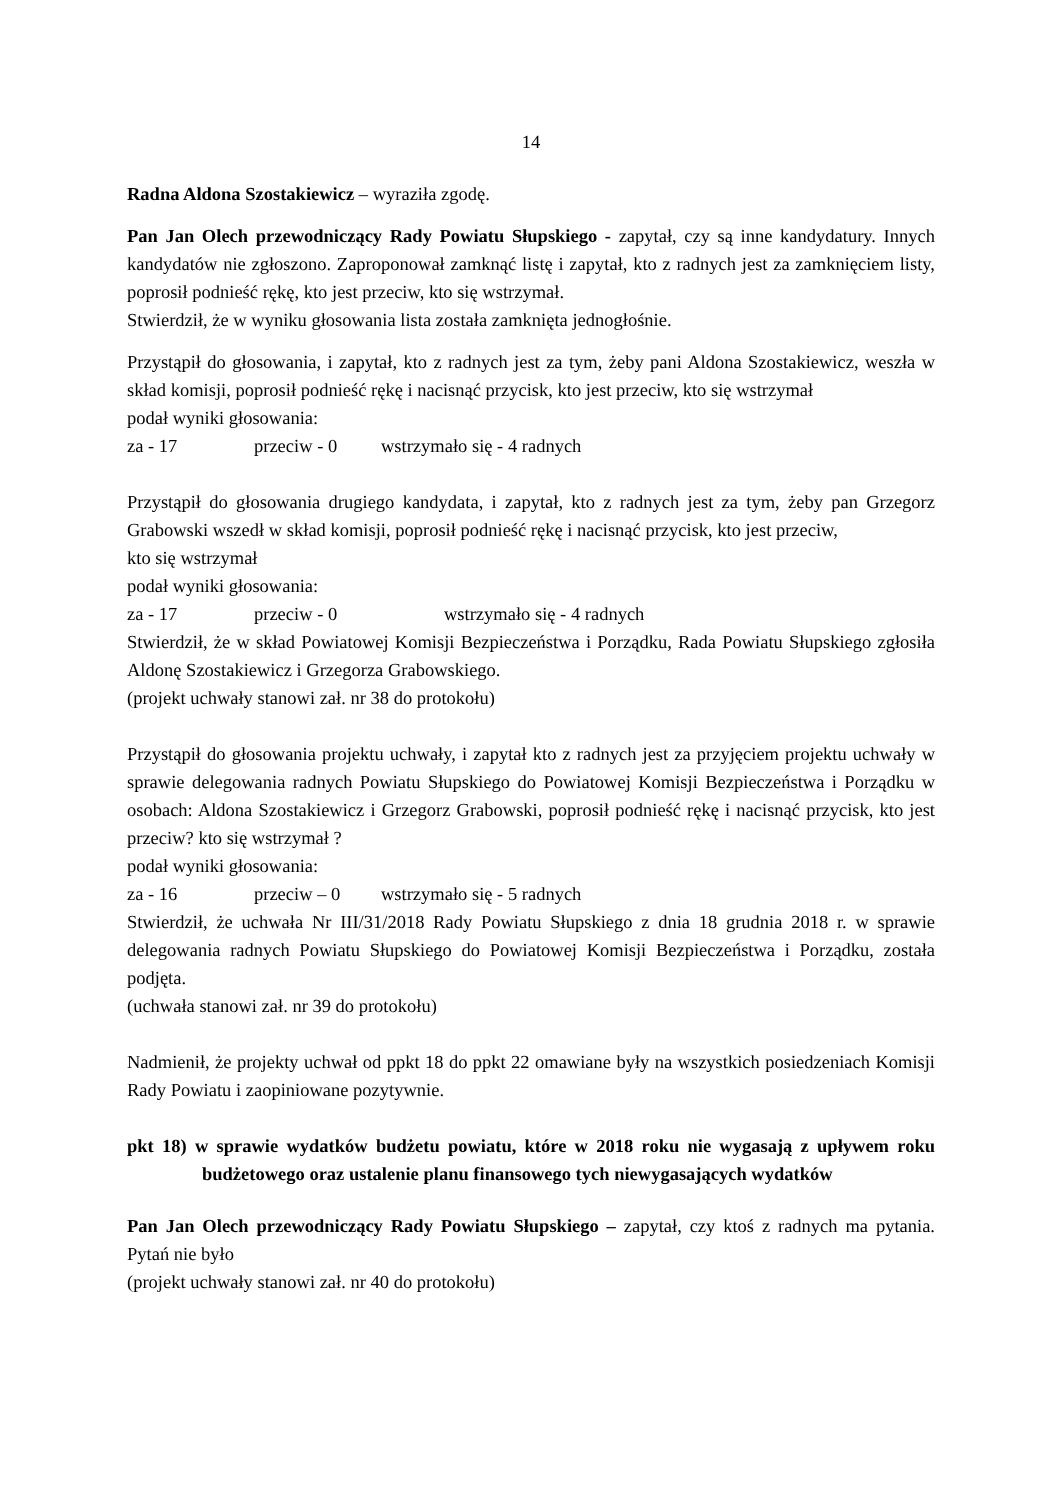14
Radna Aldona Szostakiewicz – wyraziła zgodę.
Pan Jan Olech przewodniczący Rady Powiatu Słupskiego - zapytał, czy są inne kandydatury. Innych kandydatów nie zgłoszono. Zaproponował zamknąć listę i zapytał, kto z radnych jest za zamknięciem listy, poprosił podnieść rękę, kto jest przeciw, kto się wstrzymał.
Stwierdził, że w wyniku głosowania lista została zamknięta jednogłośnie.
Przystąpił do głosowania, i zapytał, kto z radnych jest za tym, żeby pani Aldona Szostakiewicz, weszła w skład komisji, poprosił podnieść rękę i nacisnąć przycisk, kto jest przeciw, kto się wstrzymał
podał wyniki głosowania:
za - 17 przeciw - 0 wstrzymało się - 4 radnych
Przystąpił do głosowania drugiego kandydata, i zapytał, kto z radnych jest za tym, żeby pan Grzegorz Grabowski wszedł w skład komisji, poprosił podnieść rękę i nacisnąć przycisk, kto jest przeciw, kto się wstrzymał
podał wyniki głosowania:
za - 17 przeciw - 0 wstrzymało się - 4 radnych
Stwierdził, że w skład Powiatowej Komisji Bezpieczeństwa i Porządku, Rada Powiatu Słupskiego zgłosiła Aldonę Szostakiewicz i Grzegorza Grabowskiego.
(projekt uchwały stanowi zał. nr 38 do protokołu)
Przystąpił do głosowania projektu uchwały, i zapytał kto z radnych jest za przyjęciem projektu uchwały w sprawie delegowania radnych Powiatu Słupskiego do Powiatowej Komisji Bezpieczeństwa i Porządku w osobach: Aldona Szostakiewicz i Grzegorz Grabowski, poprosił podnieść rękę i nacisnąć przycisk, kto jest przeciw? kto się wstrzymał ?
podał wyniki głosowania:
za - 16 przeciw – 0 wstrzymało się - 5 radnych
Stwierdził, że uchwała Nr III/31/2018 Rady Powiatu Słupskiego z dnia 18 grudnia 2018 r. w sprawie delegowania radnych Powiatu Słupskiego do Powiatowej Komisji Bezpieczeństwa i Porządku, została podjęta.
(uchwała stanowi zał. nr 39 do protokołu)
Nadmienił, że projekty uchwał od ppkt 18 do ppkt 22 omawiane były na wszystkich posiedzeniach Komisji Rady Powiatu i zaopiniowane pozytywnie.
pkt 18) w sprawie wydatków budżetu powiatu, które w 2018 roku nie wygasają z upływem roku budżetowego oraz ustalenie planu finansowego tych niewygasających wydatków
Pan Jan Olech przewodniczący Rady Powiatu Słupskiego – zapytał, czy ktoś z radnych ma pytania. Pytań nie było
(projekt uchwały stanowi zał. nr 40 do protokołu)